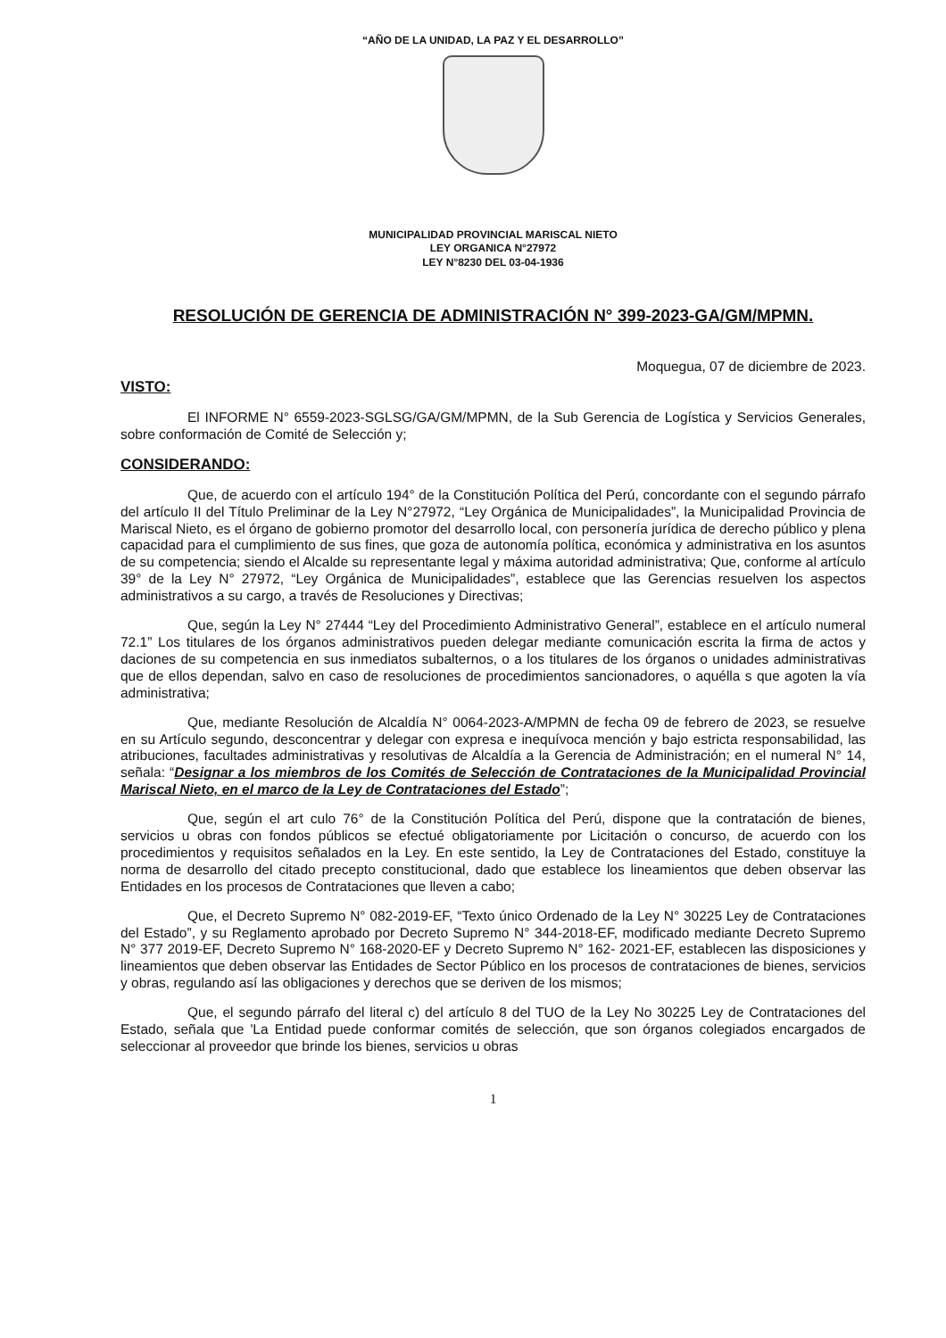“AÑO DE LA UNIDAD, LA PAZ Y EL DESARROLLO”
MUNICIPALIDAD PROVINCIAL MARISCAL NIETO
LEY ORGANICA N°27972
LEY N°8230 DEL 03-04-1936
RESOLUCIÓN DE GERENCIA DE ADMINISTRACIÓN N° 399-2023-GA/GM/MPMN.
Moquegua, 07 de diciembre de 2023.
VISTO:
El INFORME N° 6559-2023-SGLSG/GA/GM/MPMN, de la Sub Gerencia de Logística y Servicios Generales, sobre conformación de Comité de Selección y;
CONSIDERANDO:
Que, de acuerdo con el artículo 194° de la Constitución Política del Perú, concordante con el segundo párrafo del artículo II del Título Preliminar de la Ley N°27972, “Ley Orgánica de Municipalidades”, la Municipalidad Provincia de Mariscal Nieto, es el órgano de gobierno promotor del desarrollo local, con personería jurídica de derecho público y plena capacidad para el cumplimiento de sus fines, que goza de autonomía política, económica y administrativa en los asuntos de su competencia; siendo el Alcalde su representante legal y máxima autoridad administrativa; Que, conforme al artículo 39° de la Ley N° 27972, “Ley Orgánica de Municipalidades”, establece que las Gerencias resuelven los aspectos administrativos a su cargo, a través de Resoluciones y Directivas;
Que, según la Ley N° 27444 “Ley del Procedimiento Administrativo General”, establece en el artículo numeral 72.1” Los titulares de los órganos administrativos pueden delegar mediante comunicación escrita la firma de actos y daciones de su competencia en sus inmediatos subalternos, o a los titulares de los órganos o unidades administrativas que de ellos dependan, salvo en caso de resoluciones de procedimientos sancionadores, o aquélla s que agoten la vía administrativa;
Que, mediante Resolución de Alcaldía N° 0064-2023-A/MPMN de fecha 09 de febrero de 2023, se resuelve en su Artículo segundo, desconcentrar y delegar con expresa e inequívoca mención y bajo estricta responsabilidad, las atribuciones, facultades administrativas y resolutivas de Alcaldía a la Gerencia de Administración; en el numeral N° 14, señala: “Designar a los miembros de los Comités de Selección de Contrataciones de la Municipalidad Provincial Mariscal Nieto, en el marco de la Ley de Contrataciones del Estado”;
Que, según el art culo 76° de la Constitución Política del Perú, dispone que la contratación de bienes, servicios u obras con fondos públicos se efectué obligatoriamente por Licitación o concurso, de acuerdo con los procedimientos y requisitos señalados en la Ley. En este sentido, la Ley de Contrataciones del Estado, constituye la norma de desarrollo del citado precepto constitucional, dado que establece los lineamientos que deben observar las Entidades en los procesos de Contrataciones que lleven a cabo;
Que, el Decreto Supremo N° 082-2019-EF, “Texto único Ordenado de la Ley N° 30225 Ley de Contrataciones del Estado”, y su Reglamento aprobado por Decreto Supremo N° 344-2018-EF, modificado mediante Decreto Supremo N° 377 2019-EF, Decreto Supremo N° 168-2020-EF y Decreto Supremo N° 162- 2021-EF, establecen las disposiciones y lineamientos que deben observar las Entidades de Sector Público en los procesos de contrataciones de bienes, servicios y obras, regulando así las obligaciones y derechos que se deriven de los mismos;
Que, el segundo párrafo del literal c) del artículo 8 del TUO de la Ley No 30225 Ley de Contrataciones del Estado, señala que 'La Entidad puede conformar comités de selección, que son órganos colegiados encargados de seleccionar al proveedor que brinde los bienes, servicios u obras
1